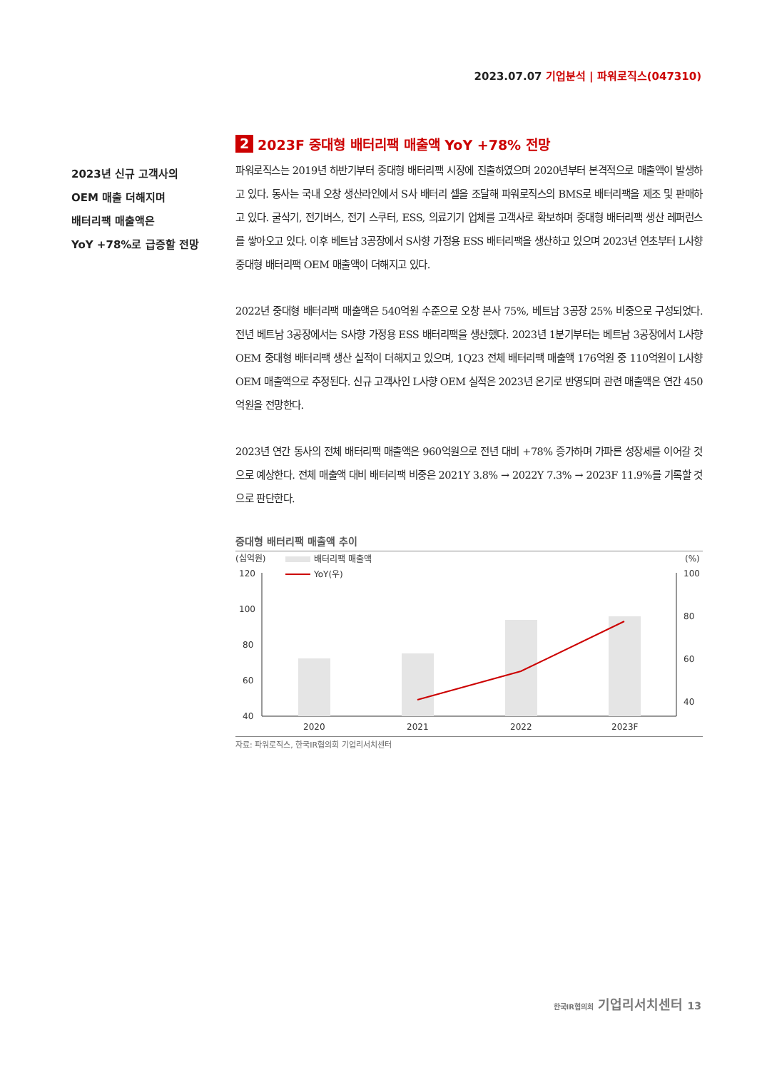2023.07.07 기업분석 | 파워로직스(047310)
2023년 신규 고객사의
OEM 매출 더해지며
배터리팩 매출액은
YoY +78%로 급증할 전망
2 2023F 중대형 배터리팩 매출액 YoY +78% 전망
파워로직스는 2019년 하반기부터 중대형 배터리팩 시장에 진출하였으며 2020년부터 본격적으로 매출액이 발생하고 있다. 동사는 국내 오창 생산라인에서 S사 배터리 셀을 조달해 파워로직스의 BMS로 배터리팩을 제조 및 판매하고 있다. 굴삭기, 전기버스, 전기 스쿠터, ESS, 의료기기 업체를 고객사로 확보하며 중대형 배터리팩 생산 레퍼런스를 쌓아오고 있다. 이후 베트남 3공장에서 S사향 가정용 ESS 배터리팩을 생산하고 있으며 2023년 연초부터 L사향 중대형 배터리팩 OEM 매출액이 더해지고 있다.
2022년 중대형 배터리팩 매출액은 540억원 수준으로 오창 본사 75%, 베트남 3공장 25% 비중으로 구성되었다. 전년 베트남 3공장에서는 S사향 가정용 ESS 배터리팩을 생산했다. 2023년 1분기부터는 베트남 3공장에서 L사향 OEM 중대형 배터리팩 생산 실적이 더해지고 있으며, 1Q23 전체 배터리팩 매출액 176억원 중 110억원이 L사향 OEM 매출액으로 추정된다. 신규 고객사인 L사향 OEM 실적은 2023년 온기로 반영되며 관련 매출액은 연간 450억원을 전망한다.
2023년 연간 동사의 전체 배터리팩 매출액은 960억원으로 전년 대비 +78% 증가하며 가파른 성장세를 이어갈 것으로 예상한다. 전체 매출액 대비 배터리팩 비중은 2021Y 3.8% → 2022Y 7.3% → 2023F 11.9%를 기록할 것으로 판단한다.
중대형 배터리팩 매출액 추이
(십억원)
(%)
배터리팩 매출액
YoY(우)
120
100
80
60
40
100
80
60
40
2020
2021
2022
2023F
자료: 파워로직스, 한국IR협의회 기업리서치센터
한국IR협의회 기업리서치센터 13